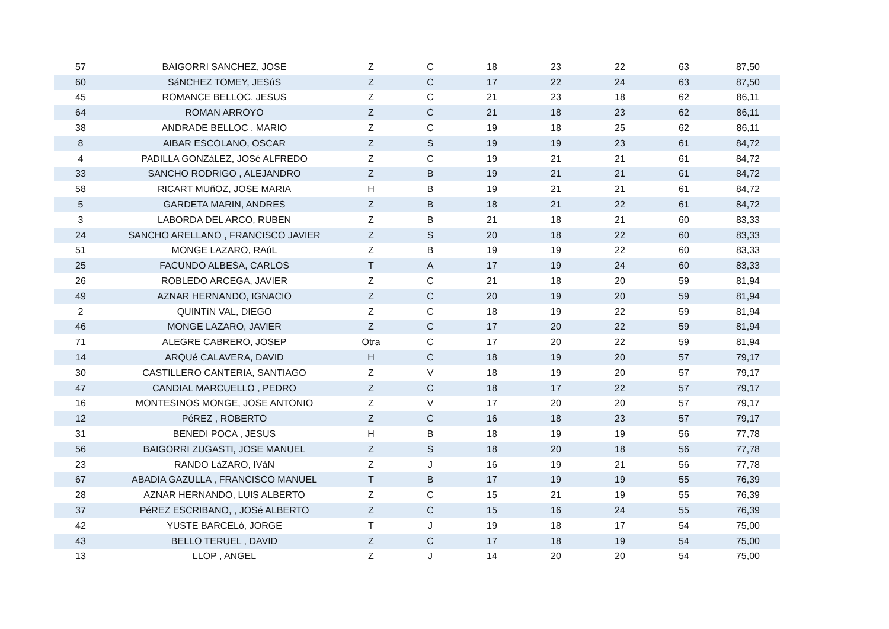| 57 | BAIGORRI SANCHEZ, JOSE | Z | C | 18 | 23 | 22 | 63 | 87,50 |
| 60 | SáNCHEZ TOMEY, JESúS | Z | C | 17 | 22 | 24 | 63 | 87,50 |
| 45 | ROMANCE BELLOC, JESUS | Z | C | 21 | 23 | 18 | 62 | 86,11 |
| 64 | ROMAN ARROYO | Z | C | 21 | 18 | 23 | 62 | 86,11 |
| 38 | ANDRADE BELLOC , MARIO | Z | C | 19 | 18 | 25 | 62 | 86,11 |
| 8 | AIBAR ESCOLANO, OSCAR | Z | S | 19 | 19 | 23 | 61 | 84,72 |
| 4 | PADILLA GONZáLEZ, JOSé ALFREDO | Z | C | 19 | 21 | 21 | 61 | 84,72 |
| 33 | SANCHO RODRIGO , ALEJANDRO | Z | B | 19 | 21 | 21 | 61 | 84,72 |
| 58 | RICART MUñOZ, JOSE MARIA | H | B | 19 | 21 | 21 | 61 | 84,72 |
| 5 | GARDETA MARIN, ANDRES | Z | B | 18 | 21 | 22 | 61 | 84,72 |
| 3 | LABORDA DEL ARCO, RUBEN | Z | B | 21 | 18 | 21 | 60 | 83,33 |
| 24 | SANCHO ARELLANO , FRANCISCO JAVIER | Z | S | 20 | 18 | 22 | 60 | 83,33 |
| 51 | MONGE LAZARO, RAúL | Z | B | 19 | 19 | 22 | 60 | 83,33 |
| 25 | FACUNDO ALBESA, CARLOS | T | A | 17 | 19 | 24 | 60 | 83,33 |
| 26 | ROBLEDO ARCEGA, JAVIER | Z | C | 21 | 18 | 20 | 59 | 81,94 |
| 49 | AZNAR HERNANDO, IGNACIO | Z | C | 20 | 19 | 20 | 59 | 81,94 |
| 2 | QUINTíN VAL, DIEGO | Z | C | 18 | 19 | 22 | 59 | 81,94 |
| 46 | MONGE LAZARO, JAVIER | Z | C | 17 | 20 | 22 | 59 | 81,94 |
| 71 | ALEGRE CABRERO, JOSEP | Otra | C | 17 | 20 | 22 | 59 | 81,94 |
| 14 | ARQUé CALAVERA, DAVID | H | C | 18 | 19 | 20 | 57 | 79,17 |
| 30 | CASTILLERO CANTERIA, SANTIAGO | Z | V | 18 | 19 | 20 | 57 | 79,17 |
| 47 | CANDIAL MARCUELLO , PEDRO | Z | C | 18 | 17 | 22 | 57 | 79,17 |
| 16 | MONTESINOS MONGE, JOSE ANTONIO | Z | V | 17 | 20 | 20 | 57 | 79,17 |
| 12 | PéREZ , ROBERTO | Z | C | 16 | 18 | 23 | 57 | 79,17 |
| 31 | BENEDI POCA , JESUS | H | B | 18 | 19 | 19 | 56 | 77,78 |
| 56 | BAIGORRI ZUGASTI, JOSE MANUEL | Z | S | 18 | 20 | 18 | 56 | 77,78 |
| 23 | RANDO LáZARO, IVáN | Z | J | 16 | 19 | 21 | 56 | 77,78 |
| 67 | ABADIA GAZULLA , FRANCISCO MANUEL | T | B | 17 | 19 | 19 | 55 | 76,39 |
| 28 | AZNAR HERNANDO, LUIS ALBERTO | Z | C | 15 | 21 | 19 | 55 | 76,39 |
| 37 | PéREZ ESCRIBANO, , JOSé ALBERTO | Z | C | 15 | 16 | 24 | 55 | 76,39 |
| 42 | YUSTE BARCELó, JORGE | T | J | 19 | 18 | 17 | 54 | 75,00 |
| 43 | BELLO TERUEL , DAVID | Z | C | 17 | 18 | 19 | 54 | 75,00 |
| 13 | LLOP , ANGEL | Z | J | 14 | 20 | 20 | 54 | 75,00 |